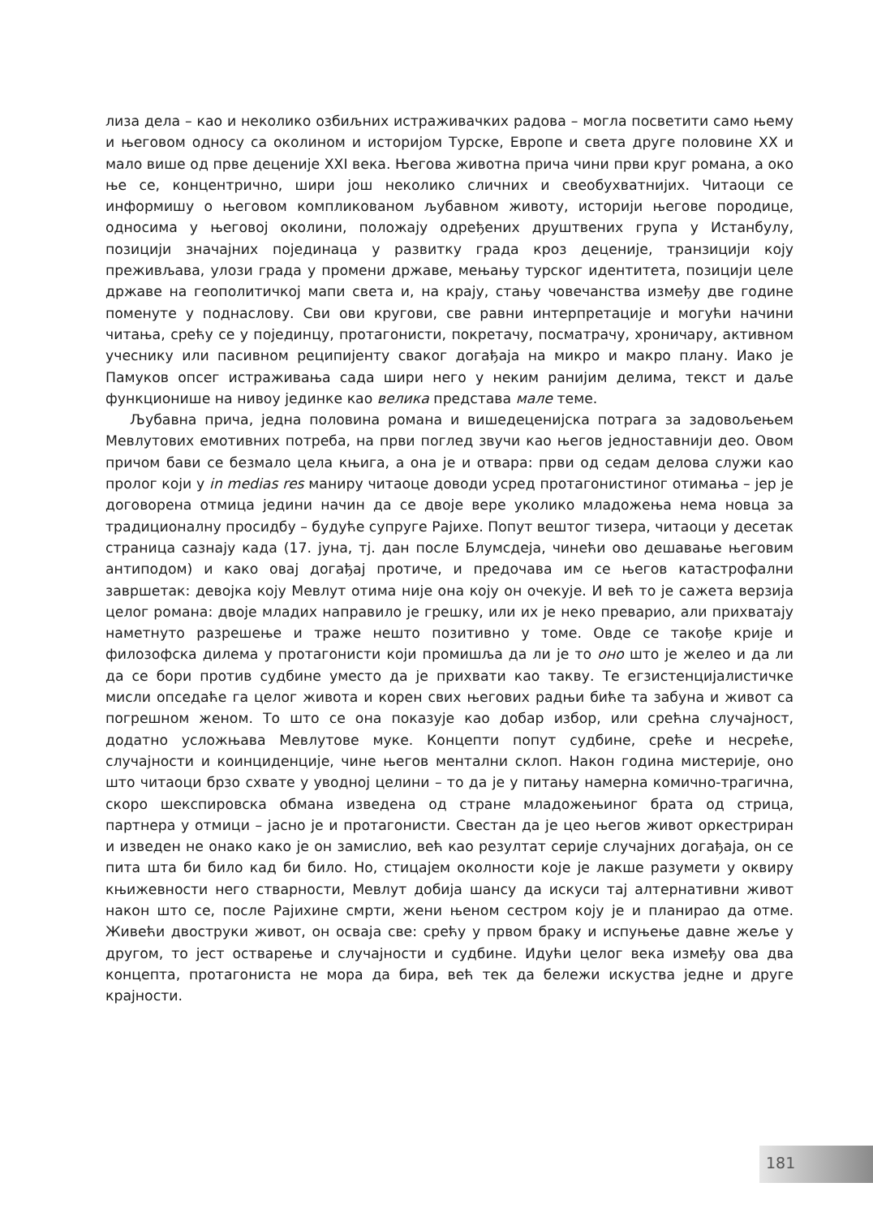лиза дела – као и неколико озбиљних истраживачких радова – могла посветити само њему и његовом односу са околином и историјом Турске, Европе и света друге половине XX и мало више од прве деценије XXI века. Његова животна прича чини први круг романа, а око ње се, концентрично, шири још неколико сличних и свеобухватнијих. Читаоци се информишу о његовом компликованом љубавном животу, историји његове породице, односима у његовој околини, положају одређених друштвених група у Истанбулу, позицији значајних појединаца у развитку града кроз деценије, транзицији коју преживљава, улози града у промени државе, мењању турског идентитета, позицији целе државе на геополитичкој мапи света и, на крају, стању човечанства између две године поменуте у поднаслову. Сви ови кругови, све равни интерпретације и могући начини читања, срећу се у појединцу, протагонисти, покретачу, посматрачу, хроничару, активном учеснику или пасивном реципијенту сваког догађаја на микро и макро плану. Иако је Памуков опсег истраживања сада шири него у неким ранијим делима, текст и даље функционише на нивоу јединке као велика представа мале теме.
Љубавна прича, једна половина романа и вишедеценијска потрага за задовољењем Мевлутових емотивних потреба, на први поглед звучи као његов једноставнији део. Овом причом бави се безмало цела књига, а она је и отвара: први од седам делова служи као пролог који у in medias res маниру читаоце доводи усред протагонистиног отимања – јер је договорена отмица једини начин да се двоје вере уколико младожења нема новца за традиционалну просидбу – будуће супруге Рајихе. Попут вештог тизера, читаоци у десетак страница сазнају када (17. јуна, тј. дан после Блумсдеја, чинећи ово дешавање његовим антиподом) и како овај догађај протиче, и предочава им се његов катастрофални завршетак: девојка коју Мевлут отима није она коју он очекује. И већ то је сажета верзија целог романа: двоје младих направило је грешку, или их је неко преварио, али прихватају наметнуто разрешење и траже нешто позитивно у томе. Овде се такође крије и филозофска дилема у протагонисти који промишља да ли је то оно што је желео и да ли да се бори против судбине уместо да је прихвати као такву. Те егзистенцијалистичке мисли опседаће га целог живота и корен свих његових радњи биће та забуна и живот са погрешном женом. То што се она показује као добар избор, или срећна случајност, додатно усложњава Мевлутове муке. Концепти попут судбине, среће и несреће, случајности и коинциденције, чине његов ментални склоп. Након година мистерије, оно што читаоци брзо схвате у уводној целини – то да је у питању намерна комично-трагична, скоро шекспировска обмана изведена од стране младожењиног брата од стрица, партнера у отмици – јасно је и протагонисти. Свестан да је цео његов живот оркестриран и изведен не онако како је он замислио, већ као резултат серије случајних догађаја, он се пита шта би било кад би било. Но, стицајем околности које је лакше разумети у оквиру књижевности него стварности, Мевлут добија шансу да искуси тај алтернативни живот након што се, после Рајихине смрти, жени њеном сестром коју је и планирао да отме. Живећи двоструки живот, он осваја све: срећу у првом браку и испуњење давне жеље у другом, то јест остварење и случајности и судбине. Идући целог века између ова два концепта, протагониста не мора да бира, већ тек да бележи искуства једне и друге крајности.
181